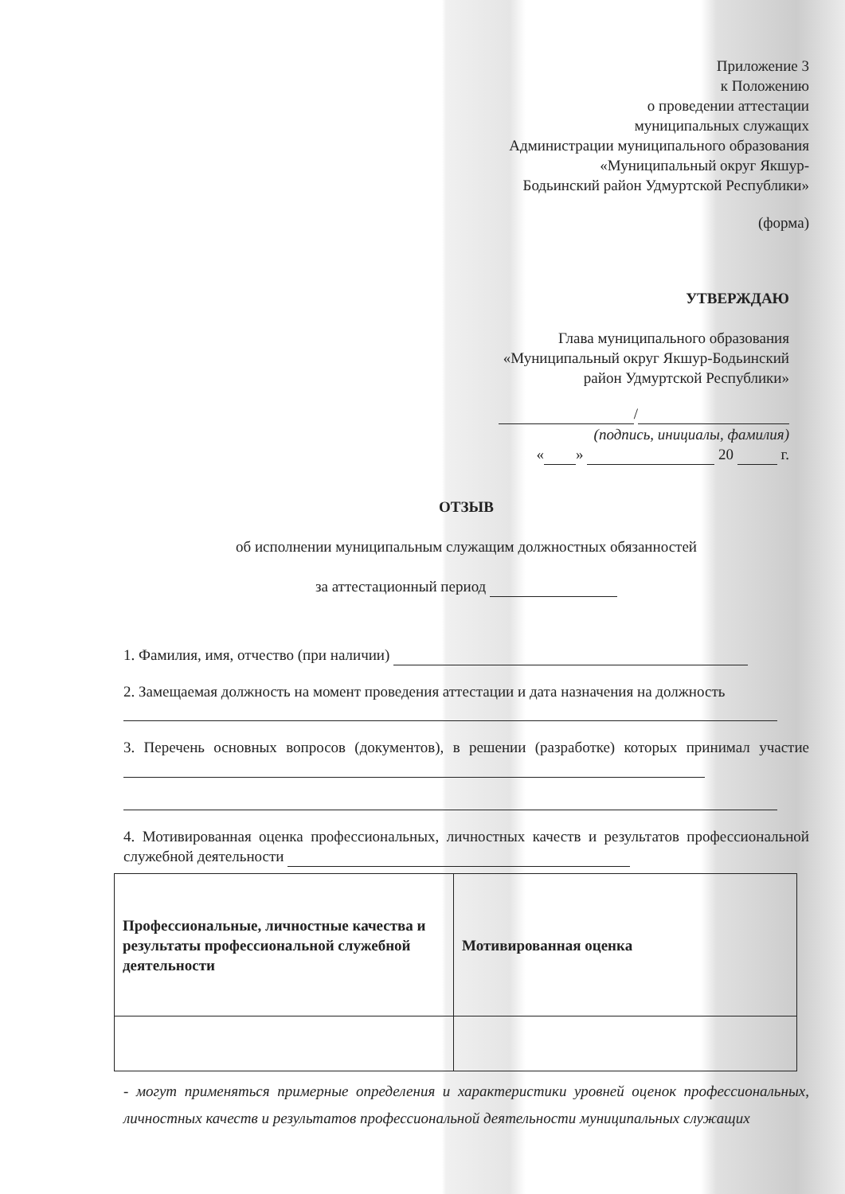Приложение 3
к Положению
о проведении аттестации
муниципальных служащих
Администрации муниципального образования
«Муниципальный округ Якшур-
Бодьинский район Удмуртской Республики»
(форма)
УТВЕРЖДАЮ
Глава муниципального образования
«Муниципальный округ Якшур-Бодьинский
район Удмуртской Республики»
/
(подпись, инициалы, фамилия)
« » 20 г.
ОТЗЫВ
об исполнении муниципальным служащим должностных обязанностей
за аттестационный период
1. Фамилия, имя, отчество (при наличии)
2. Замещаемая должность на момент проведения аттестации и дата назначения на должность
3. Перечень основных вопросов (документов), в решении (разработке) которых принимал участие
4. Мотивированная оценка профессиональных, личностных качеств и результатов профессиональной служебной деятельности
| Профессиональные, личностные качества и результаты профессиональной служебной деятельности | Мотивированная оценка |
- могут применяться примерные определения и характеристики уровней оценок профессиональных, личностных качеств и результатов профессиональной деятельности муниципальных служащих